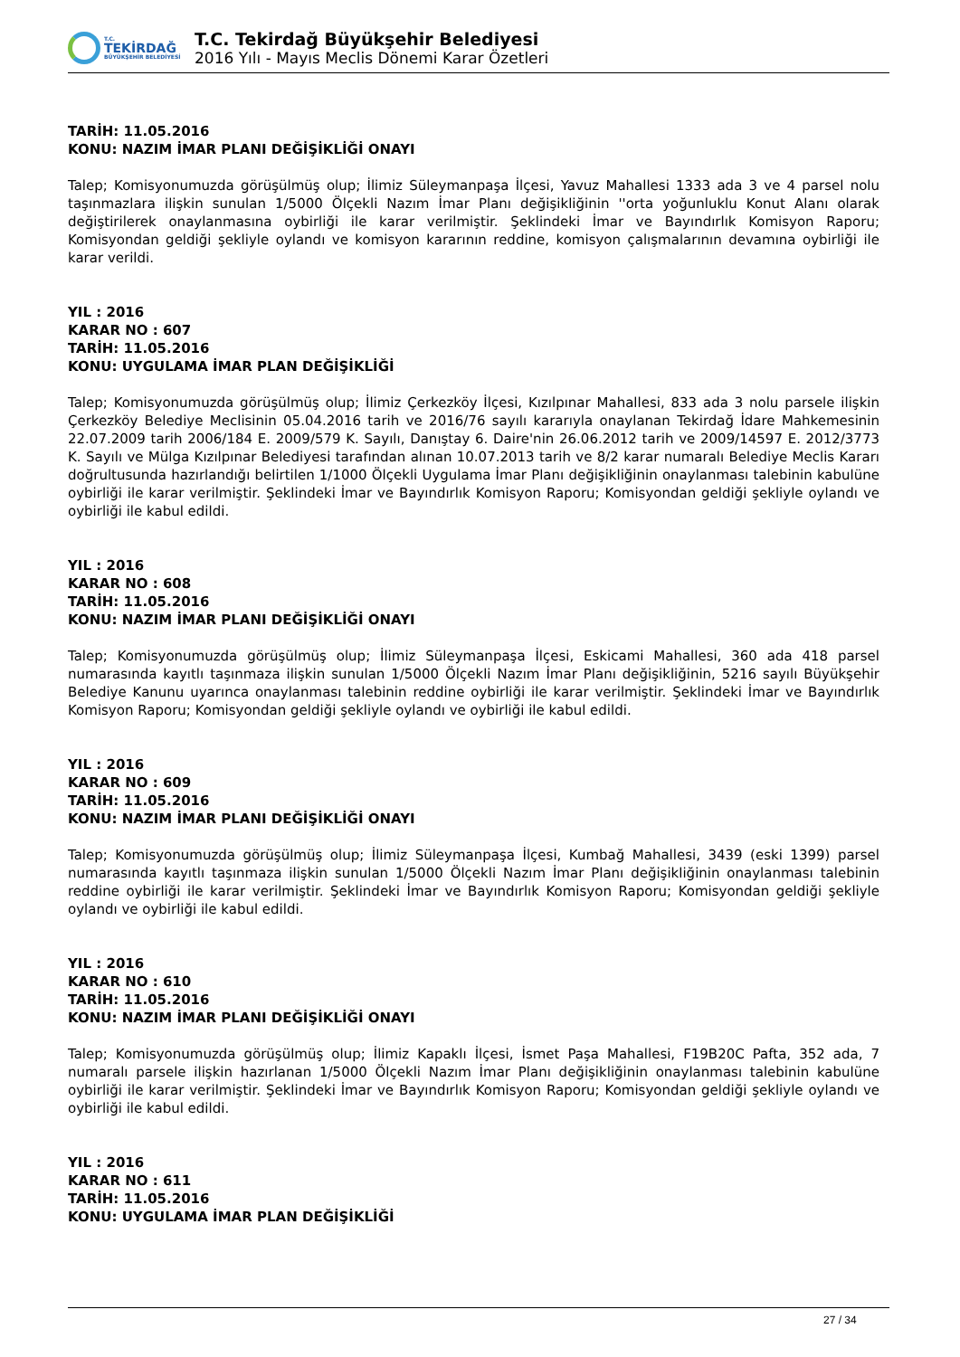T.C.
TEKİRDAĞ
BÜYÜKŞEHİR BELEDİYESİ
T.C. Tekirdağ Büyükşehir Belediyesi
2016 Yılı - Mayıs Meclis Dönemi Karar Özetleri
TARİH: 11.05.2016
KONU: NAZIM İMAR PLANI DEĞİŞİKLİĞİ ONAYI
Talep; Komisyonumuzda görüşülmüş olup; İlimiz Süleymanpaşa İlçesi, Yavuz Mahallesi 1333 ada 3 ve 4 parsel nolu taşınmazlara ilişkin sunulan 1/5000 Ölçekli Nazım İmar Planı değişikliğinin ''orta yoğunluklu Konut Alanı olarak değiştirilerek onaylanmasına oybirliği ile karar verilmiştir. Şeklindeki İmar ve Bayındırlık Komisyon Raporu; Komisyondan geldiği şekliyle oylandı ve komisyon kararının reddine, komisyon çalışmalarının devamına oybirliği ile karar verildi.
YIL : 2016
KARAR NO : 607
TARİH: 11.05.2016
KONU: UYGULAMA İMAR PLAN DEĞİŞİKLİĞİ
Talep; Komisyonumuzda görüşülmüş olup; İlimiz Çerkezköy İlçesi, Kızılpınar Mahallesi, 833 ada 3 nolu parsele ilişkin Çerkezköy Belediye Meclisinin 05.04.2016 tarih ve 2016/76 sayılı kararıyla onaylanan Tekirdağ İdare Mahkemesinin 22.07.2009 tarih 2006/184 E. 2009/579 K. Sayılı, Danıştay 6. Daire'nin 26.06.2012 tarih ve 2009/14597 E. 2012/3773 K. Sayılı ve Mülga Kızılpınar Belediyesi tarafından alınan 10.07.2013 tarih ve 8/2 karar numaralı Belediye Meclis Kararı doğrultusunda hazırlandığı belirtilen 1/1000 Ölçekli Uygulama İmar Planı değişikliğinin onaylanması talebinin kabulüne oybirliği ile karar verilmiştir. Şeklindeki İmar ve Bayındırlık Komisyon Raporu; Komisyondan geldiği şekliyle oylandı ve oybirliği ile kabul edildi.
YIL : 2016
KARAR NO : 608
TARİH: 11.05.2016
KONU: NAZIM İMAR PLANI DEĞİŞİKLİĞİ ONAYI
Talep; Komisyonumuzda görüşülmüş olup; İlimiz Süleymanpaşa İlçesi, Eskicami Mahallesi, 360 ada 418 parsel numarasında kayıtlı taşınmaza ilişkin sunulan 1/5000 Ölçekli Nazım İmar Planı değişikliğinin, 5216 sayılı Büyükşehir Belediye Kanunu uyarınca onaylanması talebinin reddine oybirliği ile karar verilmiştir. Şeklindeki İmar ve Bayındırlık Komisyon Raporu; Komisyondan geldiği şekliyle oylandı ve oybirliği ile kabul edildi.
YIL : 2016
KARAR NO : 609
TARİH: 11.05.2016
KONU: NAZIM İMAR PLANI DEĞİŞİKLİĞİ ONAYI
Talep; Komisyonumuzda görüşülmüş olup; İlimiz Süleymanpaşa İlçesi, Kumbağ Mahallesi, 3439 (eski 1399) parsel numarasında kayıtlı taşınmaza ilişkin sunulan 1/5000 Ölçekli Nazım İmar Planı değişikliğinin onaylanması talebinin reddine oybirliği ile karar verilmiştir. Şeklindeki İmar ve Bayındırlık Komisyon Raporu; Komisyondan geldiği şekliyle oylandı ve oybirliği ile kabul edildi.
YIL : 2016
KARAR NO : 610
TARİH: 11.05.2016
KONU: NAZIM İMAR PLANI DEĞİŞİKLİĞİ ONAYI
Talep; Komisyonumuzda görüşülmüş olup; İlimiz Kapaklı İlçesi, İsmet Paşa Mahallesi, F19B20C Pafta, 352 ada, 7 numaralı parsele ilişkin hazırlanan 1/5000 Ölçekli Nazım İmar Planı değişikliğinin onaylanması talebinin kabulüne oybirliği ile karar verilmiştir. Şeklindeki İmar ve Bayındırlık Komisyon Raporu; Komisyondan geldiği şekliyle oylandı ve oybirliği ile kabul edildi.
YIL : 2016
KARAR NO : 611
TARİH: 11.05.2016
KONU: UYGULAMA İMAR PLAN DEĞİŞİKLİĞİ
27 / 34